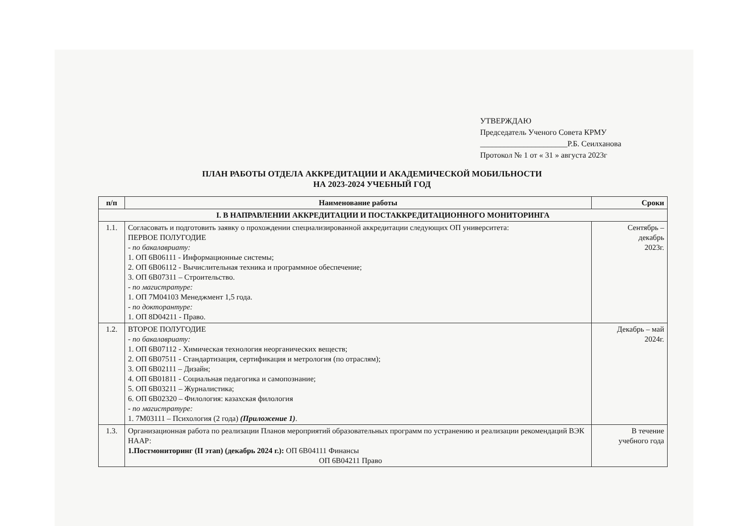УТВЕРЖДАЮ
Председатель Ученого Совета КРМУ
______________________Р.Б. Сеилханова
Протокол № 1 от « 31 » августа 2023г
ПЛАН РАБОТЫ ОТДЕЛА АККРЕДИТАЦИИ И АКАДЕМИЧЕСКОЙ МОБИЛЬНОСТИ
НА 2023-2024 УЧЕБНЫЙ ГОД
| п/п | Наименование работы | Сроки |
| --- | --- | --- |
| I. В НАПРАВЛЕНИИ АККРЕДИТАЦИИ И ПОСТАККРЕДИТАЦИОННОГО МОНИТОРИНГА | | |
| 1.1. | Согласовать и подготовить заявку о прохождении специализированной аккредитации следующих ОП университета: ПЕРВОЕ ПОЛУГОДИЕ - по бакалавриату: 1. ОП 6В06111 - Информационные системы; 2. ОП 6В06112 - Вычислительная техника и программное обеспечение; 3. ОП 6В07311 – Строительство. - по магистратуре: 1. ОП 7М04103 Менеджмент 1,5 года. - по докторантуре: 1. ОП 8D04211 - Право. | Сентябрь – декабрь 2023г. |
| 1.2. | ВТОРОЕ ПОЛУГОДИЕ - по бакалавриату: 1. ОП 6В07112 - Химическая технология неорганических веществ; 2. ОП 6В07511 - Стандартизация, сертификация и метрология (по отраслям); 3. ОП 6В02111 – Дизайн; 4. ОП 6В01811 - Социальная педагогика и самопознание; 5. ОП 6В03211 – Журналистика; 6. ОП 6В02320 – Филология: казахская филология - по магистратуре: 1. 7М03111 – Психология (2 года) (Приложение 1) . | Декабрь – май 2024г. |
| 1.3. | Организационная работа по реализации Планов мероприятий образовательных программ по устранению и реализации рекомендаций ВЭК НААР: 1.Постмониторинг (II этап) (декабрь 2024 г.): ОП 6В04111 Финансы ОП 6В04211 Право | В течение учебного года |